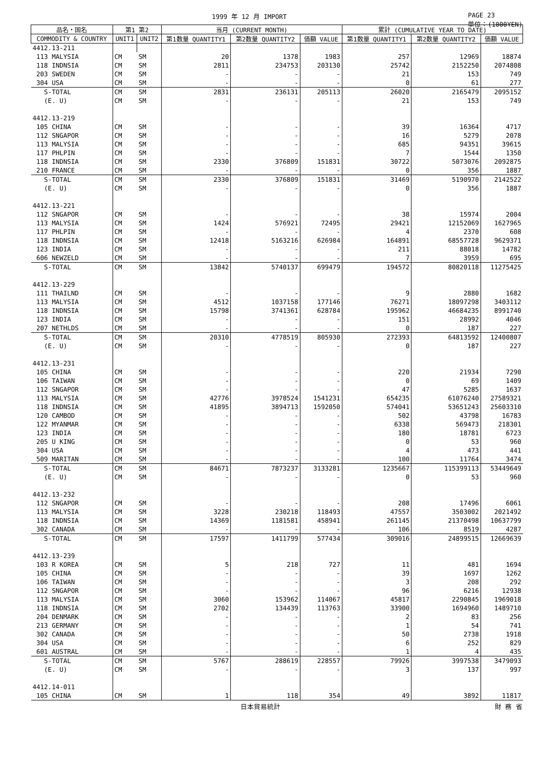1999 年 12 月 IMPORT PAGE 23
単位：(1000YEN)
| 品名・国名 | 第1 第2 | | 当月 (CURRENT MONTH) | | | 累計 (CUMULATIVE YEAR TO DATE) | | |
| --- | --- | --- | --- | --- | --- | --- | --- | --- |
| COMMODITY & COUNTRY | UNIT1 | UNIT2 | 第1数量 QUANTITY1 | 第2数量 QUANTITY2 | 価額 VALUE | 第1数量 QUANTITY1 | 第2数量 QUANTITY2 | 価額 VALUE |
| 4412.13-211 | | | | | | | | |
| 113 MALYSIA | CM | SM | 20 | 1378 | 1983 | 257 | 12969 | 18874 |
| 118 INDNSIA | CM | SM | 2811 | 234753 | 203130 | 25742 | 2152250 | 2074808 |
| 203 SWEDEN | CM | SM | - | - | - | 21 | 153 | 749 |
| 304 USA | CM | SM | - | - | - | 0 | 61 | 277 |
| S-TOTAL | CM | SM | 2831 | 236131 | 205113 | 26020 | 2165479 | 2095152 |
| (E. U) | CM | SM | - | - | - | 21 | 153 | 749 |
| 4412.13-219 | | | | | | | | |
| 105 CHINA | CM | SM | - | - | - | 39 | 16364 | 4717 |
| 112 SNGAPOR | CM | SM | - | - | - | 16 | 5279 | 2078 |
| 113 MALYSIA | CM | SM | - | - | - | 685 | 94351 | 39615 |
| 117 PHLPIN | CM | SM | - | - | - | 7 | 1544 | 1350 |
| 118 INDNSIA | CM | SM | 2330 | 376809 | 151831 | 30722 | 5073076 | 2092875 |
| 210 FRANCE | CM | SM | - | - | - | 0 | 356 | 1887 |
| S-TOTAL | CM | SM | 2330 | 376809 | 151831 | 31469 | 5190970 | 2142522 |
| (E. U) | CM | SM | - | - | - | 0 | 356 | 1887 |
| 4412.13-221 | | | | | | | | |
| 112 SNGAPOR | CM | SM | - | - | - | 38 | 15974 | 2004 |
| 113 MALYSIA | CM | SM | 1424 | 576921 | 72495 | 29421 | 12152069 | 1627965 |
| 117 PHLPIN | CM | SM | - | - | - | 4 | 2370 | 608 |
| 118 INDNSIA | CM | SM | 12418 | 5163216 | 626984 | 164891 | 68557728 | 9629371 |
| 123 INDIA | CM | SM | - | - | - | 211 | 88018 | 14782 |
| 606 NEWZELD | CM | SM | - | - | - | 7 | 3959 | 695 |
| S-TOTAL | CM | SM | 13842 | 5740137 | 699479 | 194572 | 80820118 | 11275425 |
| 4412.13-229 | | | | | | | | |
| 111 THAILND | CM | SM | - | - | - | 9 | 2880 | 1682 |
| 113 MALYSIA | CM | SM | 4512 | 1037158 | 177146 | 76271 | 18097298 | 3403112 |
| 118 INDNSIA | CM | SM | 15798 | 3741361 | 628784 | 195962 | 46684235 | 8991740 |
| 123 INDIA | CM | SM | - | - | - | 151 | 28992 | 4046 |
| 207 NETHLDS | CM | SM | - | - | - | 0 | 187 | 227 |
| S-TOTAL | CM | SM | 20310 | 4778519 | 805930 | 272393 | 64813592 | 12400807 |
| (E. U) | CM | SM | - | - | - | 0 | 187 | 227 |
| 4412.13-231 | | | | | | | | |
| 105 CHINA | CM | SM | - | - | - | 220 | 21934 | 7290 |
| 106 TAIWAN | CM | SM | - | - | - | 0 | 69 | 1409 |
| 112 SNGAPOR | CM | SM | - | - | - | 47 | 5285 | 1637 |
| 113 MALYSIA | CM | SM | 42776 | 3978524 | 1541231 | 654235 | 61076240 | 27589321 |
| 118 INDNSIA | CM | SM | 41895 | 3894713 | 1592050 | 574041 | 53651243 | 25603310 |
| 120 CAMBOD | CM | SM | - | - | - | 502 | 43798 | 16783 |
| 122 MYANMAR | CM | SM | - | - | - | 6338 | 569473 | 218301 |
| 123 INDIA | CM | SM | - | - | - | 180 | 18781 | 6723 |
| 205 U KING | CM | SM | - | - | - | 0 | 53 | 960 |
| 304 USA | CM | SM | - | - | - | 4 | 473 | 441 |
| 509 MARITAN | CM | SM | - | - | - | 100 | 11764 | 3474 |
| S-TOTAL | CM | SM | 84671 | 7873237 | 3133281 | 1235667 | 115399113 | 53449649 |
| (E. U) | CM | SM | - | - | - | 0 | 53 | 960 |
| 4412.13-232 | | | | | | | | |
| 112 SNGAPOR | CM | SM | - | - | - | 208 | 17496 | 6061 |
| 113 MALYSIA | CM | SM | 3228 | 230218 | 118493 | 47557 | 3503002 | 2021492 |
| 118 INDNSIA | CM | SM | 14369 | 1181581 | 458941 | 261145 | 21370498 | 10637799 |
| 302 CANADA | CM | SM | - | - | - | 106 | 8519 | 4287 |
| S-TOTAL | CM | SM | 17597 | 1411799 | 577434 | 309016 | 24899515 | 12669639 |
| 4412.13-239 | | | | | | | | |
| 103 R KOREA | CM | SM | 5 | 218 | 727 | 11 | 481 | 1694 |
| 105 CHINA | CM | SM | - | - | - | 39 | 1697 | 1262 |
| 106 TAIWAN | CM | SM | - | - | - | 3 | 208 | 292 |
| 112 SNGAPOR | CM | SM | - | - | - | 96 | 6216 | 12938 |
| 113 MALYSIA | CM | SM | 3060 | 153962 | 114067 | 45817 | 2290845 | 1969018 |
| 118 INDNSIA | CM | SM | 2702 | 134439 | 113763 | 33900 | 1694960 | 1489710 |
| 204 DENMARK | CM | SM | - | - | - | 2 | 83 | 256 |
| 213 GERMANY | CM | SM | - | - | - | 1 | 54 | 741 |
| 302 CANADA | CM | SM | - | - | - | 50 | 2738 | 1918 |
| 304 USA | CM | SM | - | - | - | 6 | 252 | 829 |
| 601 AUSTRAL | CM | SM | - | - | - | 1 | 4 | 435 |
| S-TOTAL | CM | SM | 5767 | 288619 | 228557 | 79926 | 3997538 | 3479093 |
| (E. U) | CM | SM | - | - | - | 3 | 137 | 997 |
| 4412.14-011 | | | | | | | | |
| 105 CHINA | CM | SM | 1 | 118 | 354 | 49 | 3892 | 11817 |
日本貿易統計 財 務 省